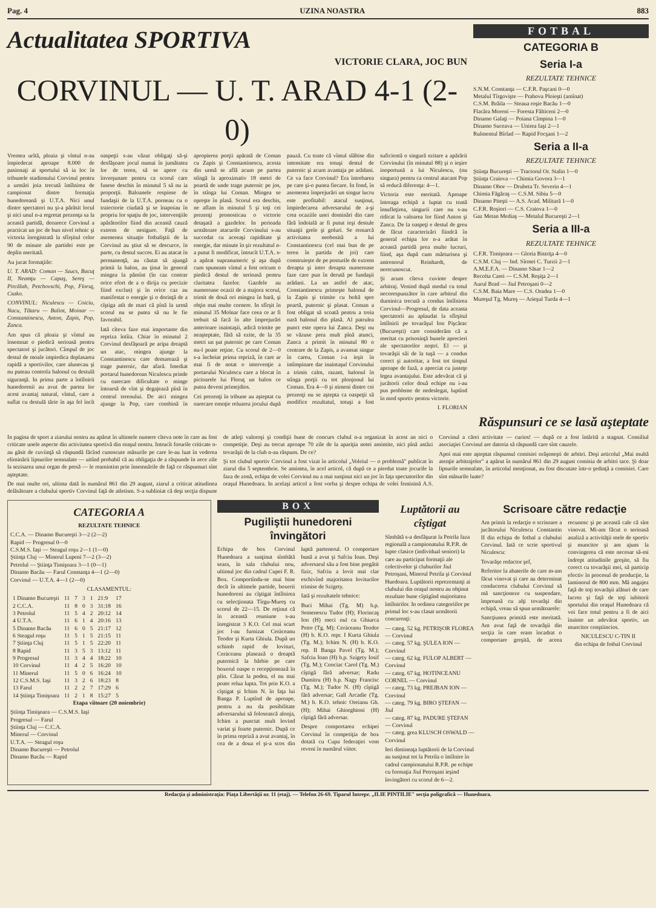Pag. 4 UZINA NOASTRA 883
Actualitatea SPORTIVA
VICTORIE CLARA, JOC BUN
CORVINUL — U. T. ARAD 4-1 (2-0)
Vremea urîtă, ploaia şi vîntul n-au împiedecat aproape 8.000 de pasionaţi ai sportului să ia loc în tribunele stadionului Corvinul pentru a urmări joia trecută întîlnirea de campionat dintre formaţia hunedoreană şi U.T.A. Nici unul dintre spectatori nu şi-a părăsit locul şi nici unul n-a regretat prezenţa sa la această partidă, deoarece Corvinul a practicat un joc de bun nivel tehnic şi victoria înregistrată la sfîrşitul celor 90 de minute ale partidei este pe deplin meritată.
Au jucat formaţiile:
U. T. ARAD: Coman — Szucs, Bacuţ II, Neamţu — Capaş, Sereş — Pircălab, Petchovschi, Pop, Floruţ, Csako.
CONVINUL: Niculescu — Coiciu, Nacu, Tătaru — Balint, Moinar — Constantinescu, Anton, Zapis, Pop, Zanca.
Am spus că ploaia şi vîntul au însemnat o piedică serioasă pentru spectatori şi jucători. Cîmpul de joc destul de moale impiedica deplasarea rapidă a sportivilor, care alunecau şi nu puteau controla balonul cu destulă siguranţă. In prima parte a întîlnirii hunedorenii au avut de partea lor acest avantaj natural, vîntul, care a suflat cu destulă tărie în aşa fel încît oaspeţii s-au văzut obligaţi să-şi desfăşoare jocul numai în jumătatea lor de teren, să se apere cu înverşunare pentru ca scorul care fusese deschis în minutul 5 să nu ia proporţii. Baloanele respinse de fundaşii de la U.T.A. porneau cu o traiectorie ciudată şi se înapoiau în propriu lor spaţiu de joc, intervenţiile apărătorilor fiind din această cauză extrem de nesigure. Faţă de asemenea situaţie fotbaliştii de la Corvinul au ştiut să se descurce, în parte, cu destul succes. Ei au atacat în permanenţă, au căutat să ajungă primii la balon, au ţinut în general mingea la pămînt (în caz contrar orice efort de a o dirija cu precizie fiind exclus) şi în orice caz au manifestat o energie şi o dorinţă de a cîştiga atît de mari că pînă la urmă scorul nu se putea să nu le fie favorabil.
Iată cîteva faze mai importante din repriza întîia. Chiar în minutul 2 Corvinul desfăşoară pe aripa dreaptă un atac, mingea ajunge la Constantinescu care demarează şi trage puternic, dar afară. Imediat portarul hunedorean Niculescu prinde cu oarecare dificultate o minge întoarsă de vînt şi degajează pînă în centrul terenului. De aici mingea ajunge la Pop, care combină în apropierea porţii apărată de Coman cu Zapis şi Constantinescu, acesta din urmă se află acum pe partea stîngă la aproximativ 18 metri de poartă de unde trage puternic pe jos, în stînga lui Coman. Mingea se opreşte în plasă. Scorul era deschis, ne aflam în minutul 5 şi toţi cei prezenţi pronosticau o victorie detaşată a gazdelor. In perioada următoare atacurile Corvinului s-au succedat cu aceeaşi rapiditate şi energie, dar minute în şir rezultatul n-a putut fi modificat, întrucît U.T.A. s-a apărat supranumeric şi aşa după cum spuneam vîntul a fost oricum o piedică destul de serioasă pentru claritatea fazelor. Gazdele au numeroase ocazii de a majora scorul, trimit de două ori mingea în bară, şi obţin mai multe cornere. In sfîrşit în minutul 35 Molnar face ceea ce ar fi trebuit să facă în alte împrejurări anterioare inaintaşii, adică trimite pe neaşteptate, fără să ezite, de la 35 metri un şut puternic pe care Coman nu-l poate reţine. Cu scorul de 2—0 s-a încheiat prima repriză, în care ar mai fi de notat o intervenţie a portarului Niculescu care a blocat în picioarele lui Floruţ un balon ce putea deveni primejdios.
Cei prezenţi în tribune au aşteptat cu oarecare emoţie reluarea jocului după pauză. Cu toate că vîntul slăbise din intensitate era totuşi destul de puternic şi acum avantaja pe arădani. Ce va face Corvinul? Era întrebarea pe care şi-o punea fiecare. In fond, în asemenea împrejurări un singur lucru este profitabil: atacul susţinut, împiedecarea adversarului de a-şi crea ocaziile unei dominări din care fără îndoială ar fi putut ieşi destule situaţii grele şi goluri. Se remarcă activitatea neobosită a lui Constantinescu (cel mai bun de pe teren în partida de joi) care construieşte de pe posturile de extrem dreapta şi inter dreapta numeroase faze care pun în derută pe fundaşii arădani. La un astfel de atac, Constantinescu primeşte balonul de la Zapis şi trimite cu boltă spre poartă, puternic şi plasat. Coman a fost obligat să scoată pentru a treia oară balonul din plasă. Al patrulea punct este opera lui Zanca. Deşi nu se văzuse prea mult pînă atunci, Zanca a primit în minutul 80 o centrare de la Zapis, a avansat singur în careu, Coman i-a ieşit în intîmpinare dar inaintaşul Corvinului a trimis calm, razant, balonul în stînga porţii cu tot plonjonul lui Coman. Era 4—0 şi nimeni dintre cei prezenţi nu se aştepta ca oaspeţii să modifice rezultatul, totuşi a fost suficientă o singură ezitare a apărării Corvinului (în minutul 88) şi o ieşire inoportună a lui Niculescu, (nu singura) pentru ca centrul atacant Pop să reducă diferenţa: 4—1.
Victoria este meritată. Aproape întreaga echipă a luptat cu toată însufleţirea, singurii care nu s-au ridicat la valoarea lor fiind Anton şi Zanca. De la oaspeţi e destul de greu de făcut caracterizări fiindcă în general echipa lor n-a arătat în această partidă prea multe lucruri, fiind, aşa după cum mărturisea şi antrenorul Reinhardt, de nerecunoscut.
Şi acum cîteva cuvinte despre arbitraj. Venind după modul cu totul necorespunzător în care arbitrul din duminica trecută a condus întîlnirea Corvinul—Progresul, de data aceasta spectatorii au aplaudat la sfîrşitul întîlnirii pe tovarăşul Ion Pişcărac (Bucureşti) care considerăm că a meritat cu prisosinţă bunele aprecieri ale spectatorilor noştri. El — şi tovarăşii săi de la tuşă — a condus corect şi autoritar, a fost tot timpul aproape de fază, a apreciat cu justeţe legea avantajului. Este adevărat că şi jucătorii celor două echipe nu i-au pus probleme de nedeslegat, luptînd în mod sportiv pentru victorie.
I. FLORIAN
FOTBAL
CATEGORIA B
Seria I-a
REZULTATE TEHNICE
S.N.M. Constanţa — C.F.R. Paşcani 0—0
Metalul Tîrgovişte — Prahova Ploieşti (amînat)
C.S.M. Brăila — Steaua roşie Bacău 1—0
Flacăra Moreni — Foresta Fălticeni 2—0
Dinamo Galaţi — Poiana Cîmpina 1—0
Dinamo Suceava — Unirea Iaşi 2—1
Rulmentul Bîrlad — Rapid Focşani 1—2
Seria a II-a
REZULTATE TEHNICE
Ştiinţa Bucureşti — Tractorul Or. Stalin 1—0
Ştiinţa Craiova — Chimia Govora 3—1
Dinamo Obor — Drubeta Tr. Severin 4—1
Chimia Făgăraş — C.S.M. Sibiu 5—0
Dinamo Piteşti — A.S. Acad. Militară 1—0
C.F.R. Roşiori — C.S. Craiova 1—0
Gaz Metan Mediaş — Metalul Bucureşti 2—1
Seria a III-a
REZULTATE TEHNICE
C.F.R. Timişoara — Gloria Bistriţa 4—0
C.S.M. Cluj — Ind. Sîrmei C. Turzii 2—1
A.M.E.F.A. — Dinamo Săsar 1—2
Recolta Carei — C.S.M. Reşiţa 2—1
Aurul Brad — Jiul Petroşani 0—2
C.S.M. Baia Mare — C.S. Oradea 1—0
Mureşul Tg. Mureş — Arieşul Turda 4—1
Răspunsuri ce se lasă aşteptate
In pagina de sport a ziarului nostru au apărut în ultimele numere cîteva note în care au fost criticate unele aspecte din activitatea sportivă din oraşul nostru. Intrucît forurile criticate n-au găsit de cuviinţă să răspundă făcînd cunoscute măsurile pe care le-au luat în vederea eliminării lipsurilor semnalate — uitînd probabil că au obligaţia de a răspunde în zece zile la sezisarea unui organ de presă — le reamintim prin însemnările de faţă ce răspunsuri sînt aşteptate.
De mai multe ori, ultima dată în numărul 861 din 29 august, ziarul a criticat atitudinea delăsătoare a clubului sportiv Corvinul faţă de atletism. S-a subliniat că deşi secţia dispune de atleţi valoroşi şi condiţii bune de concurs clubul n-a organizat în acest an nici o competiţie. Deşi au trecut aproape 70 zile de la apariţia notei amintite, nici pînă astăzi tovarăşii de la club n-au răspuns. De ce?
Şi tot clubul sportiv Corvinul a fost vizat în articolul „Voleiul — o problemă" publicat în ziarul din 5 septembrie. Se amintea, în acel articol, că după ce a pierdut toate jocurile la faza de zonă, echipa de volei Corvinul nu a mai susţinut nici un joc în faţa spectatorilor din oraşul Hunedoara. In acelaşi articol a fost vorba şi despre echipa de volei feminină A.S. Corvinul a cărei activitate — curios! — după ce a fost întărită a stagnat. Consiliul asociaţiei Corvinul are datoria să răspundă care sînt cauzele.
Apoi mai este aşteptat răspunsul comisiei orăşeneşti de arbitri. Deşi articolul „Mai multă atenţie arbitrajelor" a apărut în numărul 861 din 29 august comisia de arbitri tace. Şi doar lipsurile semnalate, în articolul menţionat, au fost discutate într-o şedinţă a comisiei. Care sînt măsurile luate?
CATEGORIA A
REZULTATE TEHNICE
C.C.A. — Dinamo Bucureşti 3—2 (2—2)
Rapid — Progresul 0—0
C.S.M.S. Iaşi — Steagul roşu 2—1 (1—0)
Ştiinţa Cluj — Minerul Lupeni 7—2 (3—2)
Petrolul — Ştiinţa Timişoara 3—1 (0—1)
Dinamo Bacău — Farul Constanţa 4—1 (2—0)
Corvinul — U.T.A. 4—1 (2—0)
CLASAMENTUL:
| 1 Dinamo Bucureşti | 11 | 7 | 3 | 1 | 21:9 | 17 |
| 2 C.C.A. | 11 | 8 | 0 | 3 | 31:18 | 16 |
| 3 Petrolul | 11 | 5 | 4 | 2 | 20:12 | 14 |
| 4 U.T.A. | 11 | 6 | 1 | 4 | 20:16 | 13 |
| 5 Dinamo Bacău | 11 | 6 | 0 | 5 | 21:17 | 12 |
| 6 Steagul roşu | 11 | 5 | 1 | 5 | 21:15 | 11 |
| 7 Ştiinţa Cluj | 11 | 5 | 1 | 5 | 22:20 | 11 |
| 8 Rapid | 11 | 3 | 5 | 3 | 13:12 | 11 |
| 9 Progresul | 11 | 3 | 4 | 4 | 18:22 | 10 |
| 10 Corvinul | 11 | 4 | 2 | 5 | 16:20 | 10 |
| 11 Minerul | 11 | 5 | 0 | 6 | 16:24 | 10 |
| 12 C.S.M.S. Iaşi | 11 | 3 | 2 | 6 | 18:23 | 8 |
| 13 Farul | 11 | 2 | 2 | 7 | 17:29 | 6 |
| 14 Ştiinţa Timişoara | 11 | 2 | 1 | 8 | 15:27 | 5 |
Etapa viitoare (20 noiembrie)
Ştiinţa Timişoara — C.S.M.S. Iaşi
Progresul — Farul
Ştiinţa Cluj — C.C.A.
Minerul — Corvinul
U.T.A. — Steagul roşu
Dinamo Bucureşti — Petrolul
Dinamo Bacău — Rapid
BOX
Pugiliştii hunedoreni învingători
Echipa de box Corvinul Hunedoara a susţinut sîmbătă seara, în sala clubului nou, ultimul joc din cadrul Cupei F. R. Box. Comportîndu-se mai bine decît în ultimele partide, boxerii hunedoreni au cîştigat întîlnirea cu selecţionata Tîrgu-Mureş cu scorul de 22—15. De reţinut că în această reuniune s-au înregistrat 3 K.O. Cel mai scurt joc l-au furnizat Ceràceanu Teodor şi Kurta Ghiula. După un schimb rapid de lovituri, Ceràceanu plasează o dreaptă puternică la bărbie pe care boxerul oaspe o recepţionează în plin. Căzut la podea, el nu mai poate relua lupta. Tot prin K.O. a cîştigat şi Ichim N. în faţa lui Banga P. Luptînd de aproape, pentru a nu da posibilitate adversarului să folosească alonja, Ichim a punctat mult lovind variat şi foarte puternic. După ce în prima repriză a avut avantaj, în cea de a doua el şi-a scos din luptă partenerul. O comportare bună a avut şi Safciu Ioan. Deşi adversarul său a fost bine pregătit fizic, Safciu a lovit mai clar eschivînd majoritatea loviturilor trimise de Szigety.
Iată şi rezultatele tehnice:
Buci Mihai (Tg. M) b.p. Semenescu Tudor (H); Florincaş Ion (H) meci nul cu Ghiurca Petre (Tg. M); Ceràceanu Teodor (H) b. K.O. repr. I Kurta Ghiula (Tg. M.); Ichim N. (H) b. K.O. rep. II Banga Pavel (Tg. M.); Safciu Ioan (H) b.p. Szigety Iosif (Tg. M.); Conciac Carol (Tg. M.) cîştigă fără adversar; Radu Dumitru (H) b.p. Nagy Francisc (Tg. M.); Tudor N. (H) cîştigă fără adversar; Gall Arcadie (Tg. M.) b. K.O. tehnic Oreianu Gh. (H); Mihai Ghiorghioni (H) cîştigă fără adversar.
Despre comportarea echipei Corvinul în competiţia de box dotată cu Cupa federaţiei vom reveni în numărul viitor.
Luptătorii au cîştigat
Sîmbătă s-a desfăşurat la Petrila faza regională a campionatului R.P.R. de lupte clasice (individual seniori) la care au participat formaţii ale colectivelor şi cluburilor Jiul Petroşani, Minerul Petrila şi Corvinul Huedoara. Luptătorii reprezentanţi ai clubului din oraşul nostru au obţinut rezultate bune cîştigînd majoritatea întîlnirilor. In ordinea categoriilor pe primul loc s-au clasat următorii concurenţi:
— categ. 52 kg. PETRIŞOR FLOREA — Corvinul
— categ. 57 kg. ŞULEA ION — Corvinul
— categ. 62 kg. FULOP ALBERT — Corvinul
— categ. 67 kg. HOTINCEANU CORNEL — Corvinul
— categ. 73 kg. PREJBAN ION — Corvinul
— categ. 79 kg. BIRO ŞTEFAN — Jiul
— categ. 87 kg. PADURE ŞTEFAN — Corvinul
— categ. grea KLUSCH OSWALD — Corvinul
Ieri dimineaţa luptătorii de la Corvinul au susţinut tot la Petrila o întîlnire în cadrul campionatului R.P.R. pe echipe cu formaţia Jiul Petroşani ieşind învingători cu scorul de 6—2.
Scrisoare către redacţie
Am primit la redacţie o scrisoare a jucătorului Niculescu Constantin II din echipa de fotbal a clubului Corvinul. Iată ce scrie sportivul Niculescu:
Tovarăşe redactor şef,
Referitor la abaterile de care m-am făcut vinovat şi care au determinat conducerea clubului Corvinul să mă sancţioneze cu suspendare, împreună cu alţi tovarăşi din echipă, vreau să spun următoarele:
Sancţiunea primită este meritată. Am avut faţă de tovarăşii din secţia în care eram încadrat o comportare greşită, de aceea recunosc şi pe această cale că sînt vinovat. Mi-am făcut o serioasă analiză a activităţii mele de sportiv şi muncitor şi am ajuns la convingerea că este necesar să-mi îndrept atitudinile greşite, să fiu corect cu tovarăşii mei, să particip efectiv în procesul de producţie, la laminorul de 800 mm. Mă angajez faţă de toţi tovarăşii alături de care lucrez şi faţă de toţi iubitorii sportului din oraşul Hunedoara că voi face totul pentru a fi de aici înainte un adevărat sportiv, un muncitor conştiincios.
NICULESCU C-TIN II
din echipa de fotbal Corvinul
Redacţia şi administraţia: Piaţa Libertăţii nr. 11 (etaj). — Telefon 26-69. Tiparul Intrepr. „ILIE PINTILIE" secţia poligrafică — Hunedoara.